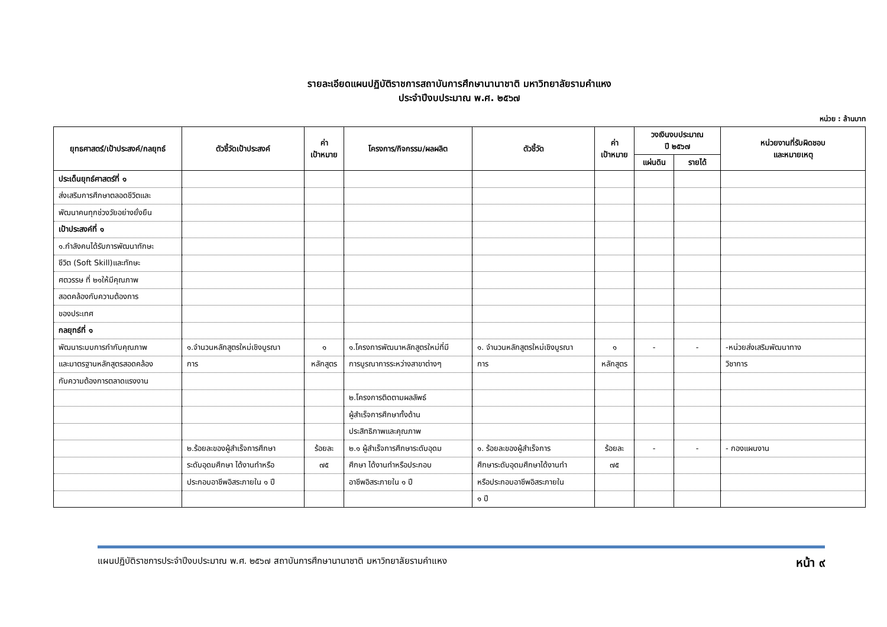รายละเอียดแผนปฏิบัติราชการสถาบันการศึกษานานาชาติ มหาวิทยาลัยรามคำแหง
ประจำปีงบประมาณ พ.ศ. ๒๕๖๗
หน่วย : ล้านบาท
| ยุทธศาสตร์/เป้าประสงค์/กลยุทธ์ | ตัวชี้วัดเป้าประสงค์ | ค่า เป้าหมาย | โครงการ/กิจกรรม/ผลผลิต | ตัวชี้วัด | ค่า เป้าหมาย | วงเงินงบประมาณ ปี ๒๕๖๗ | | หน่วยงานที่รับผิดชอบ และหมายเหตุ |
| --- | --- | --- | --- | --- | --- | --- | --- | --- |
| | | | | | | แผ่นดิน | รายได้ | |
| ประเด็นยุทธ์ศาสตร์ที่ ๑ | | | | | | | | |
| ส่งเสริมการศึกษาตลอดชีวิตและ | | | | | | | | |
| พัฒนาคนทุกช่วงวัยอย่างยั่งยืน | | | | | | | | |
| เป้าประสงค์ที่ ๑ | | | | | | | | |
| ๑.กำลังคนได้รับการพัฒนาทักษะ | | | | | | | | |
| ชีวิต (Soft Skill)และทักษะ | | | | | | | | |
| ศตวรรษ ที่ ๒๑ให้มีคุณภาพ | | | | | | | | |
| สอดคล้องกับความต้องการ | | | | | | | | |
| ของประเทศ | | | | | | | | |
| กลยุทธ์ที่ ๑ | | | | | | | | |
| พัฒนาระบบการกำกับคุณภาพ | ๑.จำนวนหลักสูตรใหม่เชิงบูรณา | ๑ | ๑.โครงการพัฒนาหลักสูตรใหม่ที่มี | ๑. จำนวนหลักสูตรใหม่เชิงบูรณา | ๑ | - | - | -หน่วยส่งเสริมพัฒนาทาง |
| และมาตรฐานหลักสูตรสอดคล้อง | การ | หลักสูตร | การบูรณาการระหว่างสาขาต่างๆ | การ | หลักสูตร | | | วิชาการ |
| กับความต้องการตลาดแรงงาน | | | | | | | | |
| | | | ๒.โครงการติดตามผลลัพธ์ | | | | | |
| | | | ผู้สำเร็จการศึกษาทั้งด้าน | | | | | |
| | | | ประสิทธิภาพและคุณภาพ | | | | | |
| | ๒.ร้อยละของผู้สำเร็จการศึกษา | ร้อยละ | ๒.๑ ผู้สำเร็จการศึกษาระดับอุดม | ๑. ร้อยละของผู้สำเร็จการ | ร้อยละ | - | - | - กองแผนงาน |
| | ระดับอุดมศึกษา ได้งานทำหรือ | ๗๕ | ศึกษา ได้งานทำหรือประกอบ | ศึกษาระดับอุดมศึกษาได้งานทำ | ๗๕ | | | |
| | ประกอบอาชีพอิสระภายใน ๑ ปี | | อาชีพอิสระภายใน ๑ ปี | หรือประกอบอาชีพอิสระภายใน | | | | |
| | | | | ๑ ปี | | | | |
แผนปฏิบัติราชการประจำปีงบประมาณ พ.ศ. ๒๕๖๗ สถาบันการศึกษานานาชาติ มหาวิทยาลัยรามคำแหง หน้า ๙